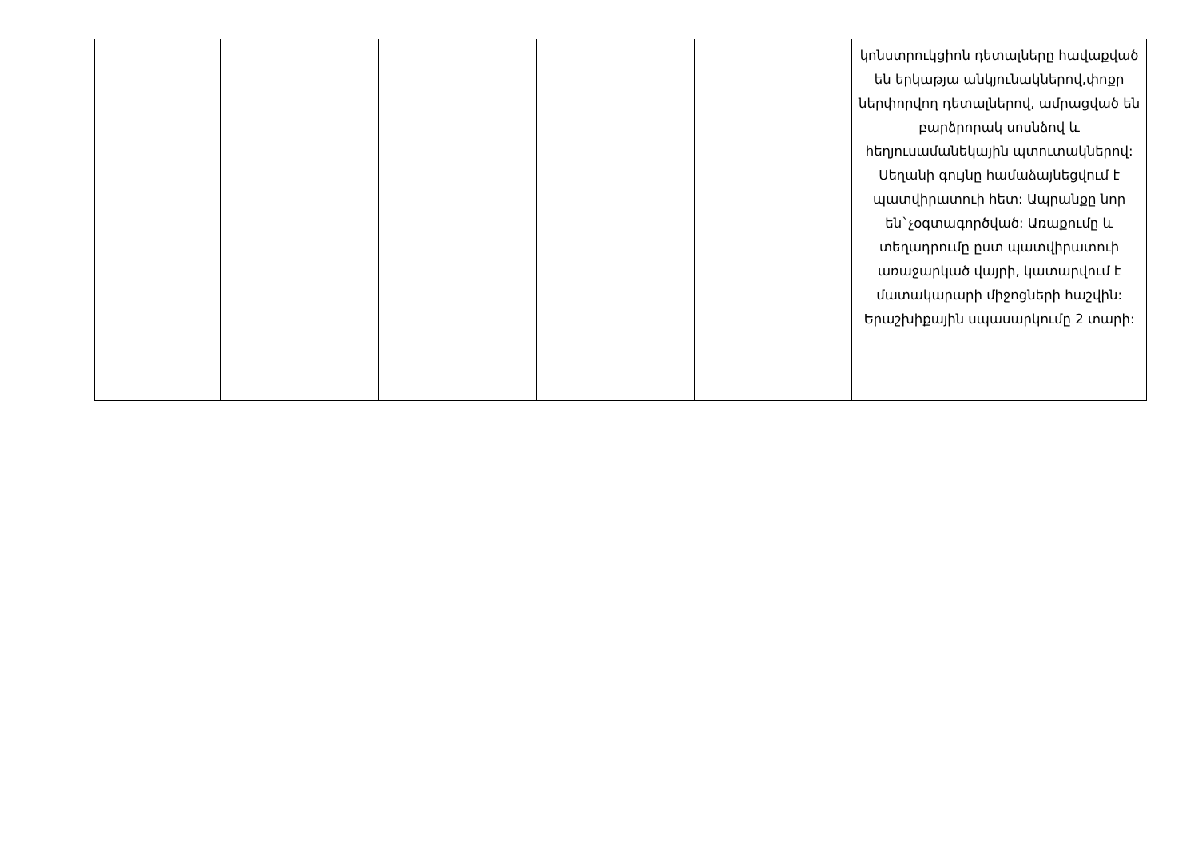| | | | | | կոնստրուկցիոն դետալները հավաքված են երկաթյա անկյունակներով,փոքր ներփորվող դետալներով, ամրացված են բարձրորակ սոսնձով և հեղյուսամանեկային պտուտակներով: Սեղանի գույնը համաձայնեցվում է պատվիրատուի հետ: Ապրանքը նոր են`չօգտագործված: Առաքումը և տեղադրումը ըստ պատվիրատուի առաջարկած վայրի, կատարվում է մատակարարի միջոցների հաշվին: Երաշխիքային սպասարկումը 2 տարի: |